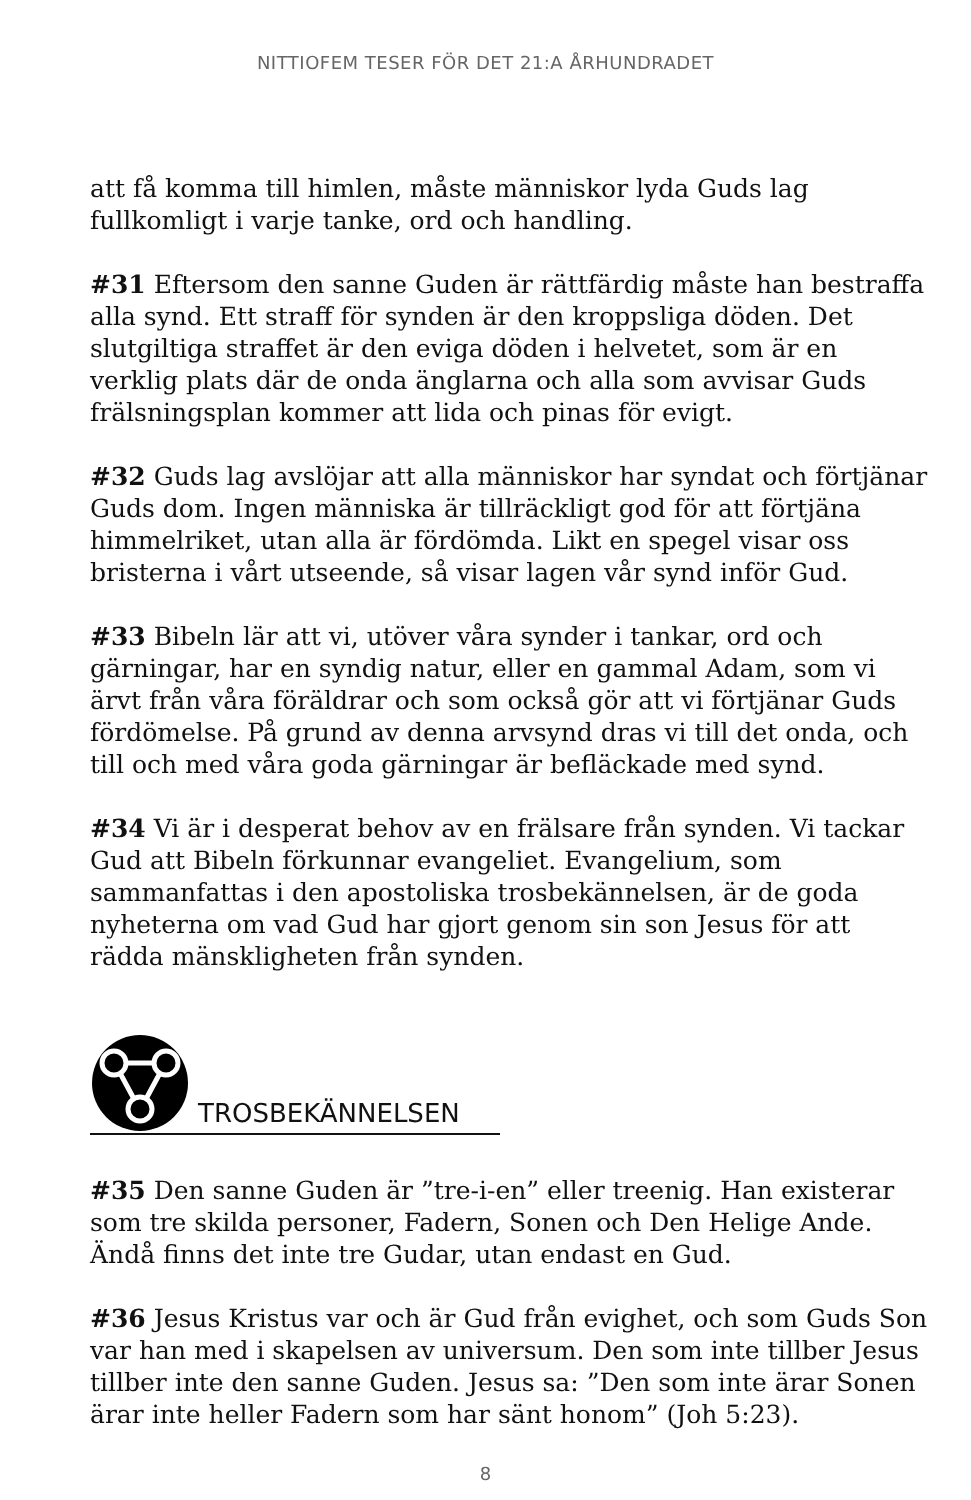NITTIOFEM TESER FÖR DET 21:A ÅRHUNDRADET
att få komma till himlen, måste människor lyda Guds lag fullkomligt i varje tanke, ord och handling.
#31 Eftersom den sanne Guden är rättfärdig måste han bestraffa alla synd. Ett straff för synden är den kroppsliga döden. Det slutgiltiga straffet är den eviga döden i helvetet, som är en verklig plats där de onda änglarna och alla som avvisar Guds frälsningsplan kommer att lida och pinas för evigt.
#32 Guds lag avslöjar att alla människor har syndat och förtjänar Guds dom. Ingen människa är tillräckligt god för att förtjäna himmelriket, utan alla är fördömda. Likt en spegel visar oss bristerna i vårt utseende, så visar lagen vår synd inför Gud.
#33 Bibeln lär att vi, utöver våra synder i tankar, ord och gärningar, har en syndig natur, eller en gammal Adam, som vi ärvt från våra föräldrar och som också gör att vi förtjänar Guds fördömelse. På grund av denna arvsynd dras vi till det onda, och till och med våra goda gärningar är befläckade med synd.
#34 Vi är i desperat behov av en frälsare från synden. Vi tackar Gud att Bibeln förkunnar evangeliet. Evangelium, som sammanfattas i den apostoliska trosbekännelsen, är de goda nyheterna om vad Gud har gjort genom sin son Jesus för att rädda mänskligheten från synden.
TROSBEKÄNNELSEN
#35 Den sanne Guden är ”tre-i-en” eller treenig. Han existerar som tre skilda personer, Fadern, Sonen och Den Helige Ande. Ändå finns det inte tre Gudar, utan endast en Gud.
#36 Jesus Kristus var och är Gud från evighet, och som Guds Son var han med i skapelsen av universum. Den som inte tillber Jesus tillber inte den sanne Guden. Jesus sa: ”Den som inte ärar Sonen ärar inte heller Fadern som har sänt honom” (Joh 5:23).
8